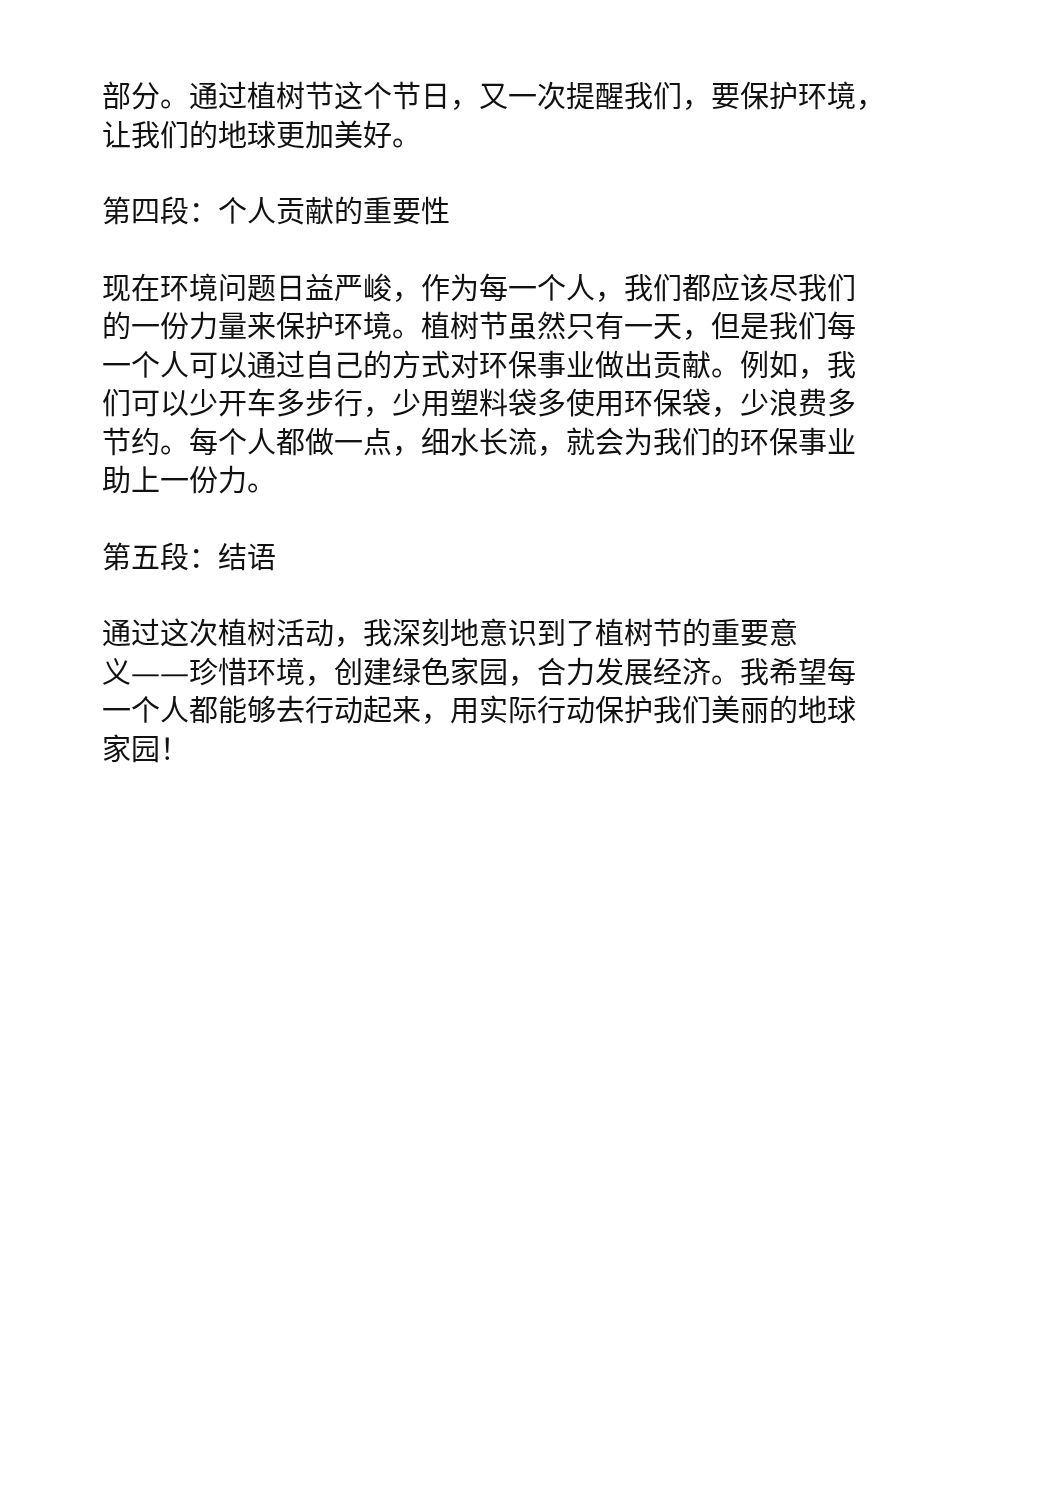部分。通过植树节这个节日，又一次提醒我们，要保护环境，
让我们的地球更加美好。
第四段：个人贡献的重要性
现在环境问题日益严峻，作为每一个人，我们都应该尽我们
的一份力量来保护环境。植树节虽然只有一天，但是我们每
一个人可以通过自己的方式对环保事业做出贡献。例如，我
们可以少开车多步行，少用塑料袋多使用环保袋，少浪费多
节约。每个人都做一点，细水长流，就会为我们的环保事业
助上一份力。
第五段：结语
通过这次植树活动，我深刻地意识到了植树节的重要意
义——珍惜环境，创建绿色家园，合力发展经济。我希望每
一个人都能够去行动起来，用实际行动保护我们美丽的地球
家园！